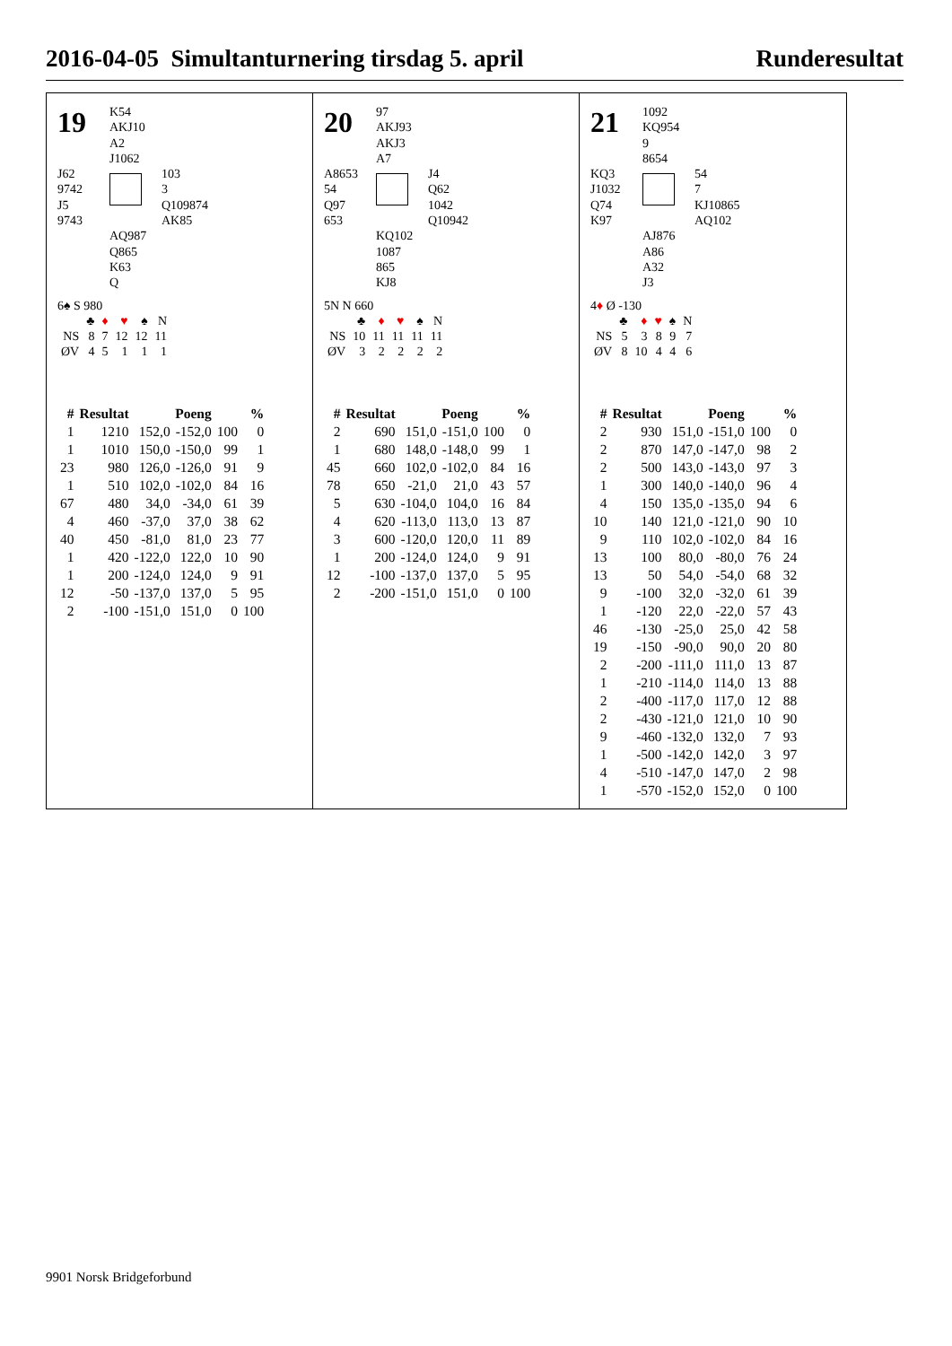2016-04-05 Simultanturnering tirsdag 5. april Runderesultat
19
K54
AKJ10
A2
J1062
J62
9742
J5
9743
103
3
Q109874
AK85
AQ987
Q865
K63
Q
6♠ S 980
| | ♣ | ♦ | ♥ | ♠ | N |
| NS | 8 | 7 | 12 | 12 | 11 |
| ØV | 4 | 5 | 1 | 1 | 1 |
| # | Resultat | Poeng | | % | |
| --- | --- | --- | --- | --- | --- |
| 1 | 1210 | 152,0 | -152,0 | 100 | 0 |
| 1 | 1010 | 150,0 | -150,0 | 99 | 1 |
| 23 | 980 | 126,0 | -126,0 | 91 | 9 |
| 1 | 510 | 102,0 | -102,0 | 84 | 16 |
| 67 | 480 | 34,0 | -34,0 | 61 | 39 |
| 4 | 460 | -37,0 | 37,0 | 38 | 62 |
| 40 | 450 | -81,0 | 81,0 | 23 | 77 |
| 1 | 420 | -122,0 | 122,0 | 10 | 90 |
| 1 | 200 | -124,0 | 124,0 | 9 | 91 |
| 12 | -50 | -137,0 | 137,0 | 5 | 95 |
| 2 | -100 | -151,0 | 151,0 | 0 | 100 |
20
97
AKJ93
AKJ3
A7
A8653
54
Q97
653
J4
Q62
1042
Q10942
KQ102
1087
865
KJ8
5N N 660
| | ♣ | ♦ | ♥ | ♠ | N |
| NS | 10 | 11 | 11 | 11 | 11 |
| ØV | 3 | 2 | 2 | 2 | 2 |
| # | Resultat | Poeng | | % | |
| --- | --- | --- | --- | --- | --- |
| 2 | 690 | 151,0 | -151,0 | 100 | 0 |
| 1 | 680 | 148,0 | -148,0 | 99 | 1 |
| 45 | 660 | 102,0 | -102,0 | 84 | 16 |
| 78 | 650 | -21,0 | 21,0 | 43 | 57 |
| 5 | 630 | -104,0 | 104,0 | 16 | 84 |
| 4 | 620 | -113,0 | 113,0 | 13 | 87 |
| 3 | 600 | -120,0 | 120,0 | 11 | 89 |
| 1 | 200 | -124,0 | 124,0 | 9 | 91 |
| 12 | -100 | -137,0 | 137,0 | 5 | 95 |
| 2 | -200 | -151,0 | 151,0 | 0 | 100 |
21
1092
KQ954
9
8654
KQ3
J1032
Q74
K97
54
7
KJ10865
AQ102
AJ876
A86
A32
J3
4♦ Ø -130
| | ♣ | ♦ | ♥ | ♠ | N |
| NS | 5 | 3 | 8 | 9 | 7 |
| ØV | 8 | 10 | 4 | 4 | 6 |
| # | Resultat | Poeng | | % | |
| --- | --- | --- | --- | --- | --- |
| 2 | 930 | 151,0 | -151,0 | 100 | 0 |
| 2 | 870 | 147,0 | -147,0 | 98 | 2 |
| 2 | 500 | 143,0 | -143,0 | 97 | 3 |
| 1 | 300 | 140,0 | -140,0 | 96 | 4 |
| 4 | 150 | 135,0 | -135,0 | 94 | 6 |
| 10 | 140 | 121,0 | -121,0 | 90 | 10 |
| 9 | 110 | 102,0 | -102,0 | 84 | 16 |
| 13 | 100 | 80,0 | -80,0 | 76 | 24 |
| 13 | 50 | 54,0 | -54,0 | 68 | 32 |
| 9 | -100 | 32,0 | -32,0 | 61 | 39 |
| 1 | -120 | 22,0 | -22,0 | 57 | 43 |
| 46 | -130 | -25,0 | 25,0 | 42 | 58 |
| 19 | -150 | -90,0 | 90,0 | 20 | 80 |
| 2 | -200 | -111,0 | 111,0 | 13 | 87 |
| 1 | -210 | -114,0 | 114,0 | 13 | 88 |
| 2 | -400 | -117,0 | 117,0 | 12 | 88 |
| 2 | -430 | -121,0 | 121,0 | 10 | 90 |
| 9 | -460 | -132,0 | 132,0 | 7 | 93 |
| 1 | -500 | -142,0 | 142,0 | 3 | 97 |
| 4 | -510 | -147,0 | 147,0 | 2 | 98 |
| 1 | -570 | -152,0 | 152,0 | 0 | 100 |
9901 Norsk Bridgeforbund